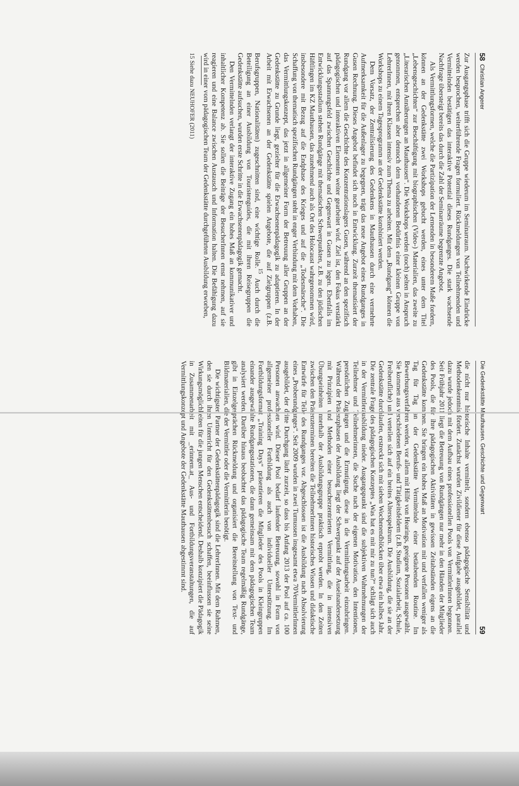58 Christian Angerer
Zur Ausgangsphase trifft sich die Gruppe wiederum im Seminarraum. Nachwirkende Eindrücke werden besprochen, weiterführende Fragen formuliert. Rückmeldungen von Teilnehmenden und Vermittelnden bestätigen das interaktive Potential dieses Rundganges. Die stark wachsende Nachfrage übersteigt bereits das durch die Zahl der Seminarräume begrenzte Angebot.
Als Vermittlungsformen, welche die Partizipation der Lernenden in besonderem Maße fordern, können an der Gedenkstätte zwei Workshops gebucht werden, eines unter dem Titel „Lebensgeschichten“ zur Beschäftigung mit biographischen (Video-) Materialien, das zweite zu „Literarischen Annäherungen an Mauthausen“. Die Workshops werden (noch) selten in Anspruch genommen, entsprechen aber dennoch dem vorhandenen Bedürfnis einer kleinen Gruppe von LehrerInnen, mit ihren Klassen intensiv zum Thema zu arbeiten. Mit dem „Rundgang“ können die Workshops zu einem Tagesprogramm an der Gedenkstätte kombiniert werden.
Dem Vorsatz, der Zentralisierung des Gedenkens in Mauthausen durch eine vermehrte Aufmerksamkeit für die Außenlager zu begegnen, trägt das neue Angebot eines Rundganges in Gusen Rechnung. Dieses Angebot befindet sich noch in Entwicklung. Zurzeit thematisiert der Rundgang vor allem die Geschichte des Konzentrationslagers Gusen, während an den spezifisch pädagogischen und interaktiven Elementen weiter gearbeitet wird. Ziel ist, den Fokus verstärkt auf das Spannungsfeld zwischen Geschichte und Gegenwart in Gusen zu legen. Ebenfalls im Entwicklungsstadium stehen Rundgänge mit thematischen Schwerpunkten, z.B. zu den jüdischen Häftlingen im KZ Mauthausen, das zunehmend auch als Ort des Holocaust wahrgenommen wird, insbesondere mit Bezug auf die Endphase des Krieges und auf die „Todesmärsche“. Die Schaffung von thematisch spezifischen Rundgängen steht in enger Verbindung mit dem Vorhaben, das Vermittlungskonzept, das jetzt in allgemeiner Form der Betreuung aller Gruppen an der Gedenkstätte zu Grunde liegt, gezielter für die Erwachsenenpädagogik zu adaptieren. In der Arbeit mit Erwachsenen an der Gedenkstätte spielen Angebote, die auf Zielgruppen (z.B. Berufsgruppen, Nationalitäten) zugeschnitten sind, eine wichtige Rolle.<sup>15</sup> Auch durch die Beteiligung an einer Ausbildung von Touristenguides, die mit ihren Reisegruppen die Gedenkstätte aufsuchen, wurden erste Schritte in die Erwachsenenpädagogik gemacht.
Den Vermittelnden verlangt der interaktive Zugang ein hohes Maß an kommunikativer und inhaltlicher Kompetenz ab. Sie sollen die Beiträge der BesucherInnen ernst nehmen, auf sie reagieren und eine Balance zwischen Austausch und Information halten. Die Befähigung dazu wird in einer vom pädagogischen Team der Gedenkstätte durchgeführten Ausbildung erworben,
15 Siehe dazu NEUHOFER (2011)
Die Gedenkstätte Mauthausen. Geschichte und Gegenwart 59
die nicht nur historische Inhalte vermittelt, sondern ebenso pädagogische Sensibilität und Methodenkenntnis fördert. Zunächst wurden Zivildiener für diese Aufgabe ausgebildet, parallel dazu wurde jedoch mit dem Aufbau eines professionellen Pools von VermittlerInnen begonnen. Seit Frühjahr 2011 liegt die Betreuung von Rundgängen nur mehr in den Händen der Mitglieder des Pools, die für ihre pädagogischen Aktivitäten in gewissen Zeitabständen eigens an die Gedenkstätte kommen. Sie bringen ein hohes Maß an Motivation mit und verfallen weniger als Tag für Tag an der Gedenkstätte Vermittelnde einer betäubenden Routine. Im Bewerbungsverfahren werden, vor allem mit Hilfe von Hearings, geeignete Personen ausgewählt. Sie kommen aus verschiedenen Berufs- und Tätigkeitsfeldern (z.B. Studium, Sozialarbeit, Schule, Freiberufliche) und verteilen sich auf ein breites Altersspektrum. Die Ausbildung, die sie an der Gedenkstätte durchlaufen, erstreckt sich mit sieben Wochenendblöcken über etwa ein halbes Jahr. Die zentrale Frage des pädagogischen Konzeptes „Was hat es mit mir zu tun?“ schlägt sich auch in der Vermittlerausbildung nieder. Ausgangspunkt sind die subjektiven Wahrnehmungen der Teilnehmer und Teilnehmerinnen, die Suche nach der eigenen Motivation, den Intentionen, persönlichen Zugängen und die Ermutigung, diese in die Vermittlungsarbeit einzubringen. Während der Präsenzphasen der Ausbildung liegt der Schwerpunkt auf der Auseinandersetzung mit Prinzipien und Methoden einer besucherzentrierten Vermittlung, die in intensiven Übungseinheiten innerhalb der Ausbildungsgruppe praktisch erprobt werden. In den Zeiten zwischen den Präsenzterminen bereiten die TeilnehmerInnen historisches Wissen und didaktische Entwürfe für Teile des Rundganges vor. Abgeschlossen ist die Ausbildung nach Absolvierung eines „Proberundganges“. Seit 2009 wurden in zwei Turnussen insgesamt etwa 70VermittlerInnen ausgebildet, der dritte Durchgang läuft zurzeit, so dass bis Anfang 2013 der Pool auf ca. 100 Personen anwachsen wird. Dieser Pool bedarf laufender Betreuung, sowohl in Form von allgemeiner professioneller Fortbildung als auch von individueller Unterstützung. Im Fortbildungsformat „Training Days“ präsentieren die Mitglieder des Pools in Kleingruppen einander ausgewählte Rundgangsstationen, die dann gemeinsam mit dem pädagogischen Team analysiert werden. Darüber hinaus beobachtet das pädagogische Team regelmäßig Rundgänge, gibt in Einzelgesprächen Rückmeldung und organisiert die Bereitstellung von Text- und Bildmaterialien, die der Vermittler oder die Vermittlerin benötigt.
Die wichtigsten Partner der Gedenkstättenpädagogik sind die LehrerInnen. Mit dem Rahmen, den sie durch ihren Unterricht für den Gedenkstättenbesuch schaffen, beeinflussen sie seine Wirkungsmöglichkeiten für die jungen Menschen entscheidend. Deshalb konzipiert die Pädagogik in Zusammenarbeit mit _erinnern.at_ Aus- und Fortbildungsveranstaltungen, die auf Vermittlungskonzept und Angebote der Gedenkstätte Mauthausen abgestimmt sind.